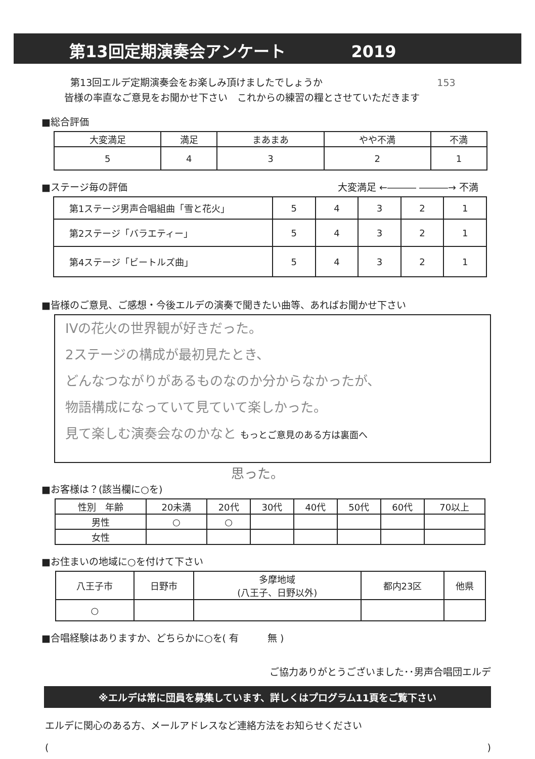第13回定期演奏会アンケート 2019
第13回エルデ定期演奏会をお楽しみ頂けましたでしょうか 153
皆様の率直なご意見をお聞かせ下さい　これからの練習の糧とさせていただきます
■総合評価
| 大変満足 | 満足 | まあまあ | やや不満 | 不満 |
| 5 | 4 | 3 | 2 | 1 |
■ステージ毎の評価 大変満足 ←――― ―――→ 不満
| 第1ステージ男声合唱組曲「雪と花火」 | 5 | 4 | 3 | 2 | 1 |
| 第2ステージ「バラエティー」 | 5 | 4 | 3 | 2 | 1 |
| 第4ステージ「ビートルズ曲」 | 5 | 4 | 3 | 2 | 1 |
■皆様のご意見、ご感想・今後エルデの演奏で聞きたい曲等、あればお聞かせ下さい
IVの花火の世界観が好きだった。
2ステージの構成が最初見たとき、
どんなつながりがあるものなのか分からなかったが、
物語構成になっていて見ていて楽しかった。
見て楽しむ演奏会なのかなと もっとご意見のある方は裏面へ
思った。
■お客様は？(該当欄に○を)
| 性別 年齢 | 20未満 | 20代 | 30代 | 40代 | 50代 | 60代 | 70以上 |
| 男性 | ○ | ○ | | | | | |
| 女性 | | | | | | | |
■お住まいの地域に○を付けて下さい
| 八王子市 | 日野市 | 多摩地域 (八王子、日野以外) | 都内23区 | 他県 |
| ○ | | | | |
■合唱経験はありますか、どちらかに○を( 有　　　無 )
ご協力ありがとうございました･･男声合唱団エルデ
※エルデは常に団員を募集しています、詳しくはプログラム11頁をご覧下さい
エルデに関心のある方、メールアドレスなど連絡方法をお知らせください
()